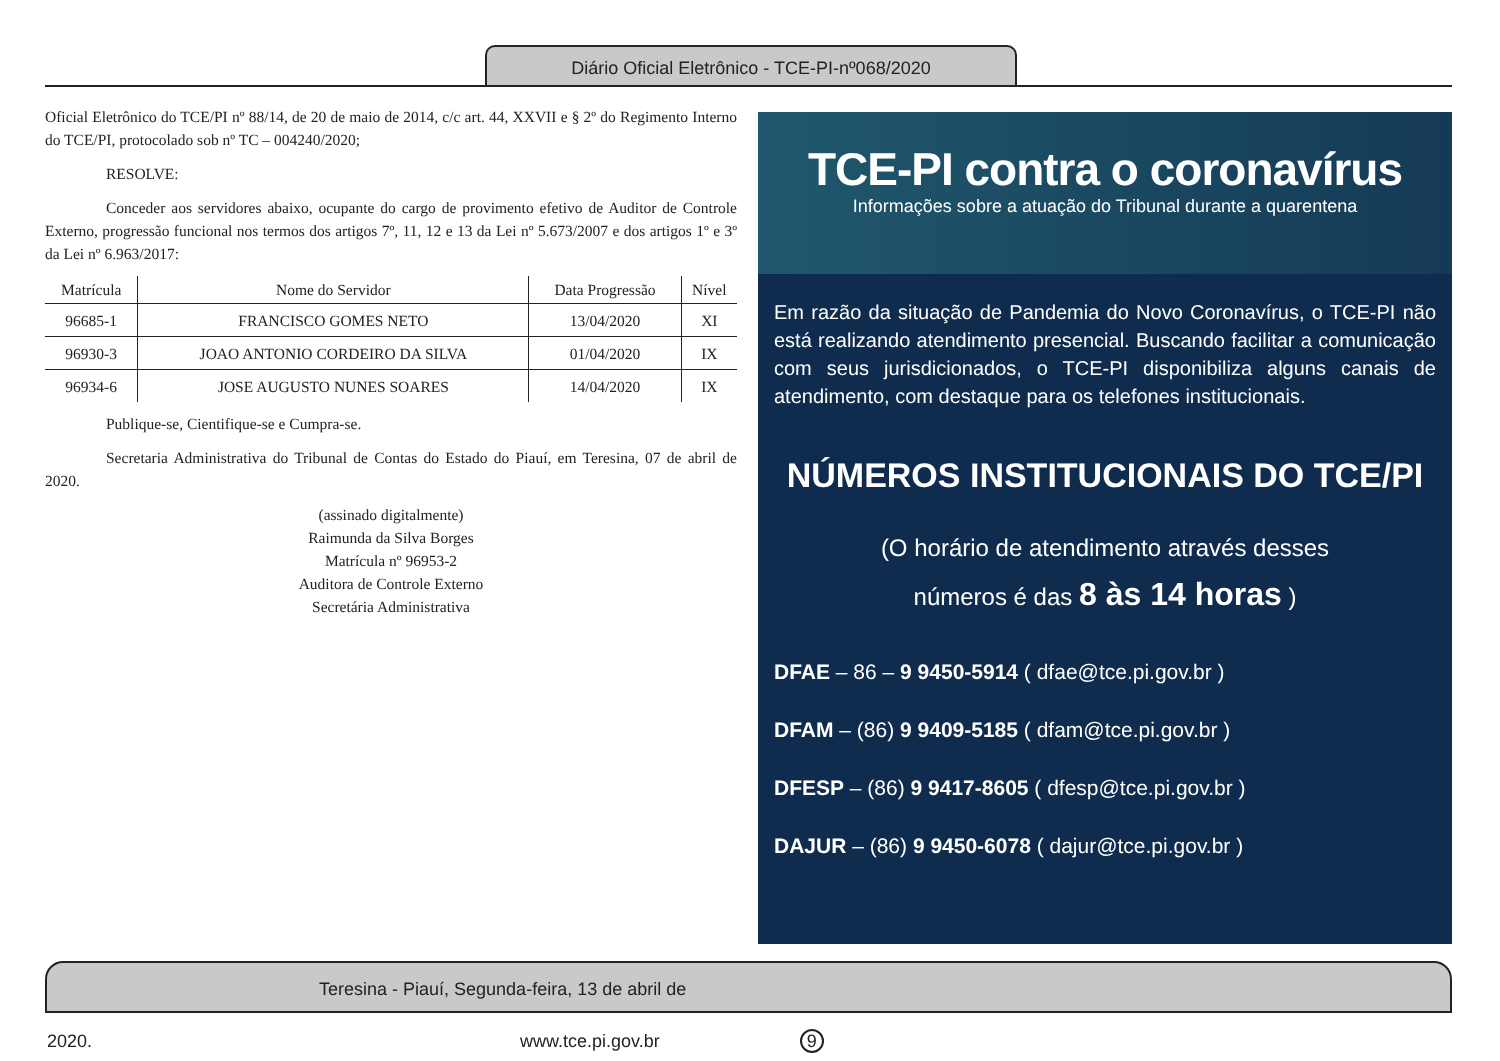Diário Oficial Eletrônico - TCE-PI-nº068/2020
Oficial Eletrônico do TCE/PI nº 88/14, de 20 de maio de 2014, c/c art. 44, XXVII e § 2º do Regimento Interno do TCE/PI, protocolado sob nº TC – 004240/2020;
RESOLVE:
Conceder aos servidores abaixo, ocupante do cargo de provimento efetivo de Auditor de Controle Externo, progressão funcional nos termos dos artigos 7º, 11, 12 e 13 da Lei nº 5.673/2007 e dos artigos 1º e 3º da Lei nº 6.963/2017:
| Matrícula | Nome do Servidor | Data Progressão | Nível |
| --- | --- | --- | --- |
| 96685-1 | FRANCISCO GOMES NETO | 13/04/2020 | XI |
| 96930-3 | JOAO ANTONIO CORDEIRO DA SILVA | 01/04/2020 | IX |
| 96934-6 | JOSE AUGUSTO NUNES SOARES | 14/04/2020 | IX |
Publique-se, Cientifique-se e Cumpra-se.
Secretaria Administrativa do Tribunal de Contas do Estado do Piauí, em Teresina, 07 de abril de 2020.
(assinado digitalmente)
Raimunda da Silva Borges
Matrícula nº 96953-2
Auditora de Controle Externo
Secretária Administrativa
TCE-PI contra o coronavírus
Informações sobre a atuação do Tribunal durante a quarentena
Em razão da situação de Pandemia do Novo Coronavírus, o TCE-PI não está realizando atendimento presencial. Buscando facilitar a comunicação com seus jurisdicionados, o TCE-PI disponibiliza alguns canais de atendimento, com destaque para os telefones institucionais.
NÚMEROS INSTITUCIONAIS DO TCE/PI
(O horário de atendimento através desses
números é das 8 às 14 horas )
DFAE – 86 – 9 9450-5914 ( dfae@tce.pi.gov.br )
DFAM – (86) 9 9409-5185 ( dfam@tce.pi.gov.br )
DFESP – (86) 9 9417-8605 ( dfesp@tce.pi.gov.br )
DAJUR – (86) 9 9450-6078 ( dajur@tce.pi.gov.br )
Teresina - Piauí, Segunda-feira, 13 de abril de 2020. www.tce.pi.gov.br 9